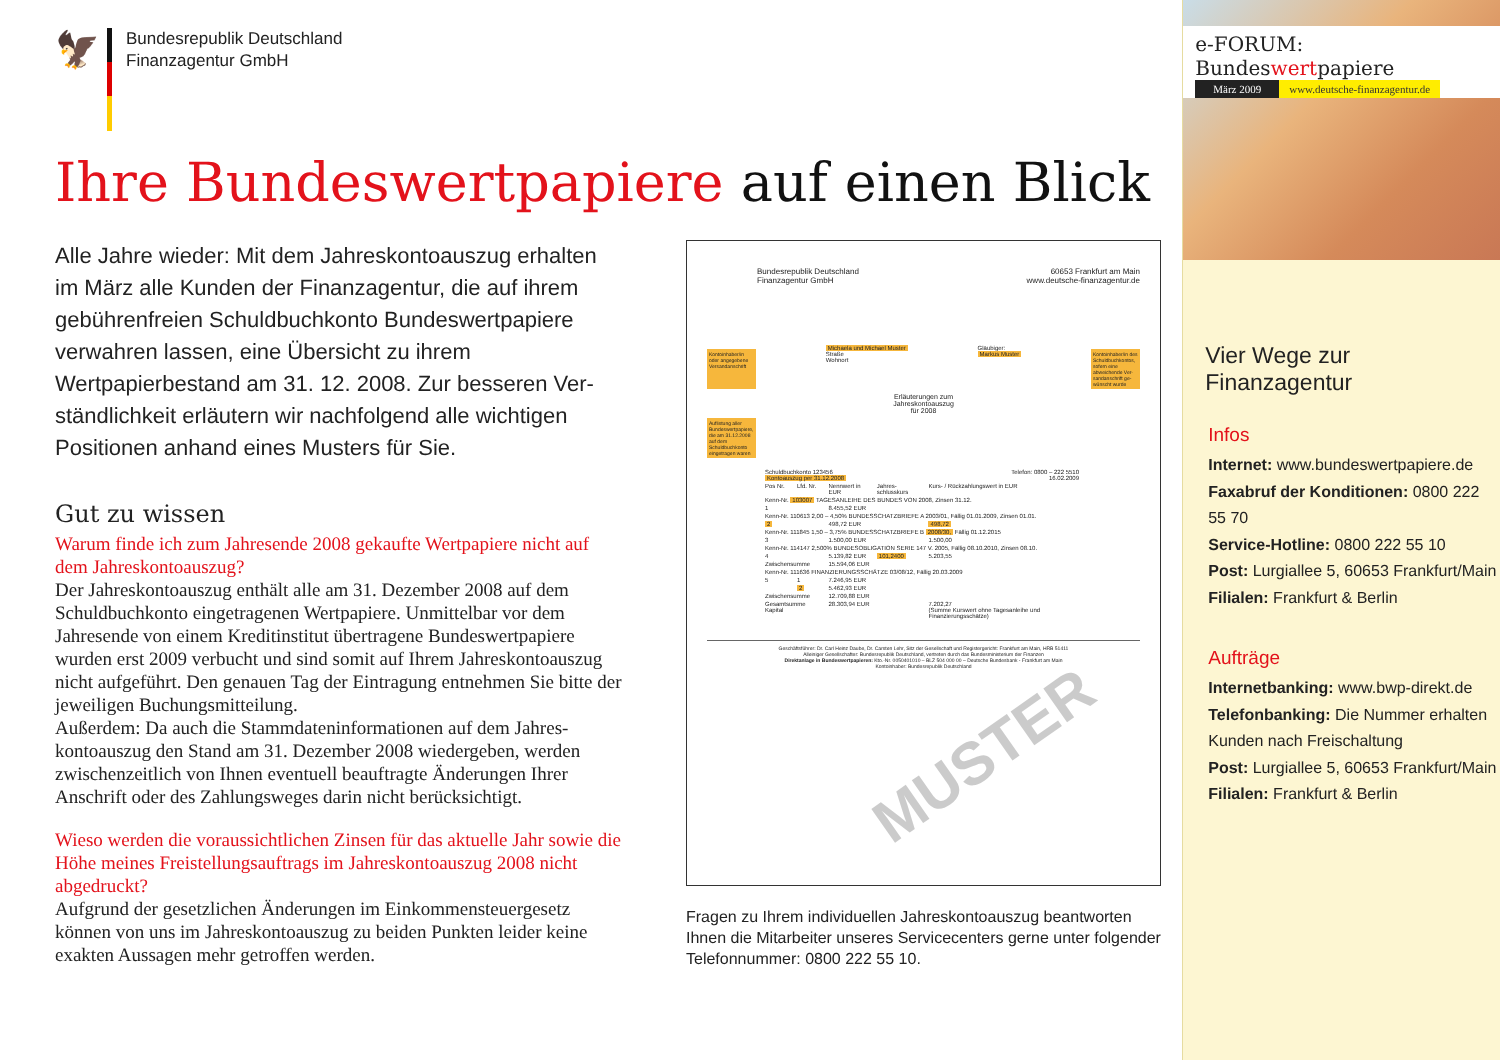🦅
Bundesrepublik Deutschland
Finanzagentur GmbH
Ihre Bundeswertpapiere auf einen Blick
Alle Jahre wieder: Mit dem Jahreskontoauszug erhalten im März alle Kunden der Finanzagentur, die auf ihrem gebührenfreien Schuldbuchkonto Bundeswert­papiere verwahren lassen, eine Übersicht zu ihrem Wertpapierbestand am 31. 12. 2008. Zur besseren Ver­ständlichkeit erläutern wir nachfolgend alle wichtigen Positionen anhand eines Musters für Sie.
Gut zu wissen
Warum finde ich zum Jahresende 2008 gekaufte Wertpapiere nicht auf dem Jahreskontoauszug?
Der Jahreskontoauszug enthält alle am 31. Dezember 2008 auf dem Schuldbuchkonto eingetragenen Wertpapiere. Unmittelbar vor dem Jahresende von einem Kreditinstitut übertragene Bundeswertpapiere wurden erst 2009 verbucht und sind somit auf Ihrem Jahreskontoaus­zug nicht aufgeführt. Den genauen Tag der Eintragung entnehmen Sie bitte der jeweiligen Buchungsmitteilung.
Außerdem: Da auch die Stammdateninformationen auf dem Jahres­kontoauszug den Stand am 31. Dezember 2008 wiedergeben, werden zwischenzeitlich von Ihnen eventuell beauftragte Änderungen Ihrer Anschrift oder des Zahlungsweges darin nicht berücksichtigt.
Wieso werden die voraussichtlichen Zinsen für das aktuelle Jahr sowie die Höhe meines Freistellungsauftrags im Jahreskontoauszug 2008 nicht abgedruckt?
Aufgrund der gesetzlichen Änderungen im Einkommensteuergesetz können von uns im Jahreskontoauszug zu beiden Punkten leider kei­ne exakten Aussagen mehr getroffen werden.
Bundesrepublik Deutschland
Finanzagentur GmbH
60653 Frankfurt am Main
www.deutsche-finanzagentur.de
Kontoinhaber/in oder angegebene Versandanschrift
Michaela und Michael Muster
Straße
Wohnort
Gläubiger:
Markus Muster
Kontoinhaber/in des Schuldbuch­kontos, sofern eine abweichende Ver­sandanschrift ge­wünscht wurde
Erläuterungen zum
Jahreskontoauszug
für 2008
Auflistung aller Bundeswert­papiere, die am 31.12.2008 auf dem Schuldbuch­konto eingetragen waren
| Schuldbuchkonto 123456 Kontoauszug per 31.12.2008 | | | Telefon: 0800 – 222 5510 16.02.2009 | |
| Pos Nr. | Lfd. Nr. | Nennwert in EUR | Jahres­schlusskurs | Kurs- / Rück­zahlungswert in EUR |
| Kenn-Nr. 103007 TAGESANLEIHE DES BUNDES VON 2008, Zinsen 31.12. | | | | |
| 1 | | 8.455,52 EUR | | |
| Kenn-Nr. 110613 2,00 – 4,50% BUNDESSCHATZBRIEFE A 2003/01, Fällig 01.01.2009, Zinsen 01.01. | | | | |
| 2 | | 498,72 EUR | | 498,72 |
| Kenn-Nr. 111845 1,50 – 3,75% BUNDESSCHATZBRIEFE B 2008/30, Fällig 01.12.2015 | | | | |
| 3 | | 1.500,00 EUR | | 1.500,00 |
| Kenn-Nr. 114147 2,500% BUNDESOBLIGATION SERIE 147 V. 2005, Fällig 08.10.2010, Zinsen 08.10. | | | | |
| 4 | | 5.139,82 EUR | 101,2400 | 5.203,55 |
| Zwischensumme | | 15.594,06 EUR | | |
| Kenn-Nr. 111636 FINANZIERUNGSSCHÄTZE 03/08/12, Fällig 20.03.2009 | | | | |
| 5 | 1 | 7.246,95 EUR | | |
| | 2 | 5.462,93 EUR | | |
| Zwischensumme | | 12.709,88 EUR | | |
| Gesamtsumme Kapital | | 28.303,94 EUR | | 7.202,27 (Summe Kurswert ohne Tagesanleihe und Finanzierungsschätze) |
MUSTER
Geschäftsführer: Dr. Carl Heinz Daube, Dr. Carsten Lehr, Sitz der Gesellschaft und Registergericht: Frankfurt am Main, HRB 51411
Alleiniger Gesellschafter: Bundesrepublik Deutschland, vertreten durch das Bundesministerium der Finanzen
Direktanlage in Bundeswertpapieren: Kto.-Nr. 0050401010 – BLZ 504 000 00 – Deutsche Bundesbank - Frankfurt am Main
Kontoinhaber: Bundesrepublik Deutschland
Fragen zu Ihrem individuellen Jahreskontoauszug beantworten Ihnen die Mitarbeiter unseres Servicecenters gerne unter folgender Tele­fonnummer: 0800 222 55 10.
e-FORUM: Bundeswertpapiere
März 2009 www.deutsche-finanzagentur.de
Vier Wege zur Finanzagentur
Infos
Internet: www.bundeswertpapiere.de
Faxabruf der Konditionen: 0800 222 55 70
Service-Hotline: 0800 222 55 10
Post: Lurgiallee 5, 60653 Frankfurt/Main
Filialen: Frankfurt & Berlin
Aufträge
Internetbanking: www.bwp-direkt.de
Telefonbanking: Die Nummer erhalten Kunden nach Freischaltung
Post: Lurgiallee 5, 60653 Frankfurt/Main
Filialen: Frankfurt & Berlin